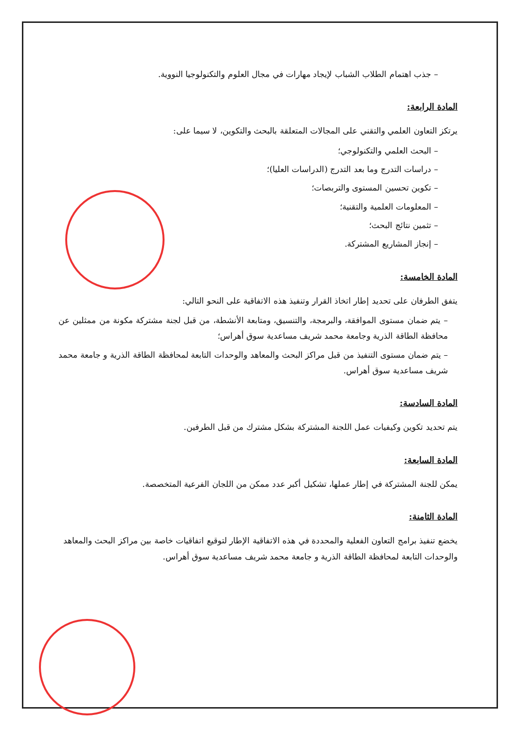– جذب اهتمام الطلاب الشباب لإيجاد مهارات في مجال العلوم والتكنولوجيا النووية.
المادة الرابعة:
يرتكز التعاون العلمي والتقني على المجالات المتعلقة بالبحث والتكوين، لا سيما على:
– البحث العلمي والتكنولوجي؛
– دراسات التدرج وما بعد التدرج (الدراسات العليا)؛
– تكوين تحسين المستوى والتربصات؛
– المعلومات العلمية والتقنية؛
– تثمين نتائج البحث؛
– إنجاز المشاريع المشتركة.
المادة الخامسة:
يتفق الطرفان على تحديد إطار اتخاذ القرار وتنفيذ هذه الاتفاقية على النحو التالي:
– يتم ضمان مستوى الموافقة، والبرمجة، والتنسيق، ومتابعة الأنشطة، من قبل لجنة مشتركة مكونة من ممثلين عن محافظة الطاقة الذرية وجامعة محمد شريف مساعدية سوق أهراس؛
– يتم ضمان مستوى التنفيذ من قبل مراكز البحث والمعاهد والوحدات التابعة لمحافظة الطاقة الذرية و جامعة محمد شريف مساعدية سوق أهراس.
المادة السادسة:
يتم تحديد تكوين وكيفيات عمل اللجنة المشتركة بشكل مشترك من قبل الطرفين.
المادة السابعة:
يمكن للجنة المشتركة في إطار عملها، تشكيل أكبر عدد ممكن من اللجان الفرعية المتخصصة.
المادة الثامنة:
يخضع تنفيذ برامج التعاون الفعلية والمحددة في هذه الاتفاقية الإطار لتوقيع اتفاقيات خاصة بين مراكز البحث والمعاهد والوحدات التابعة لمحافظة الطاقة الذرية و جامعة محمد شريف مساعدية سوق أهراس.